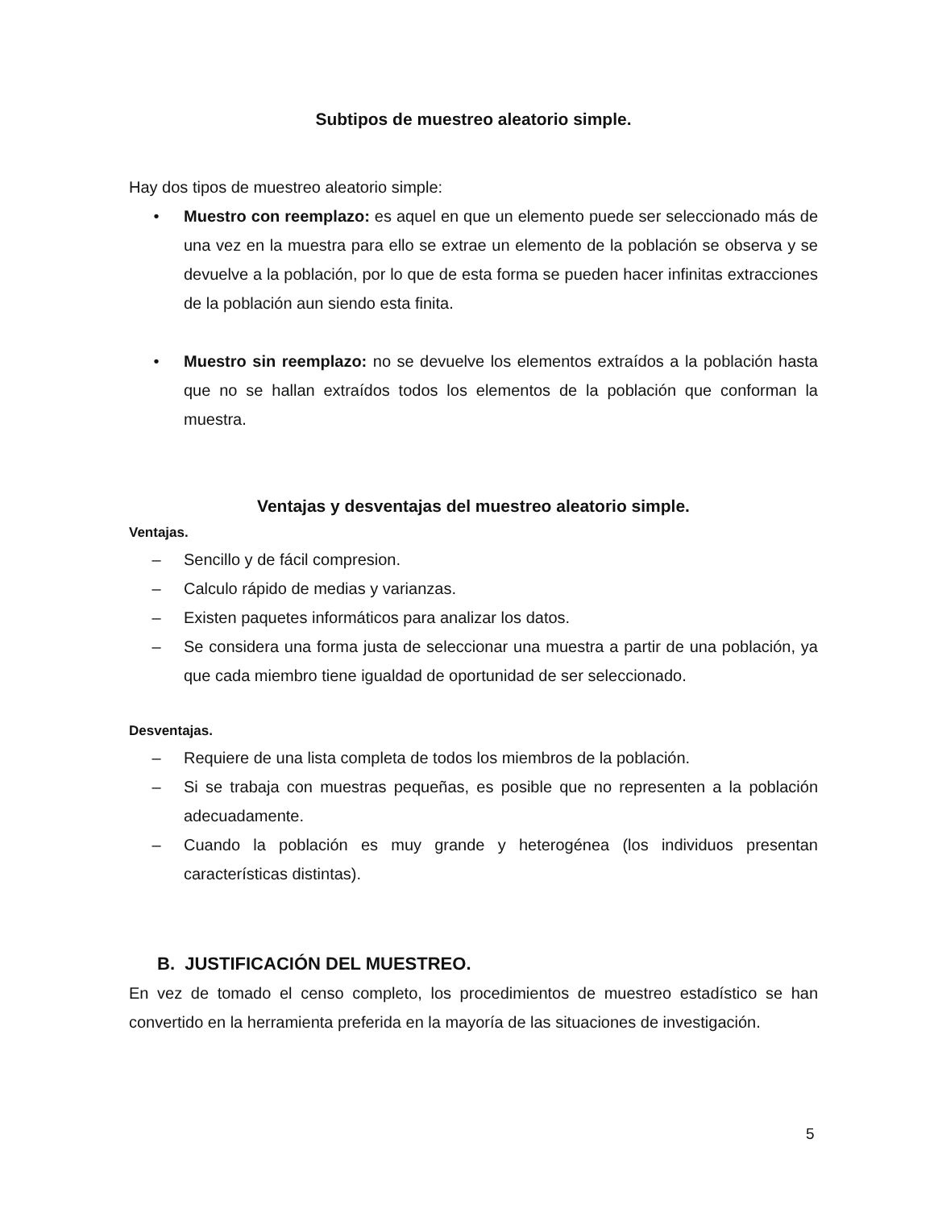Subtipos de muestreo aleatorio simple.
Hay dos tipos de muestreo aleatorio simple:
• Muestro con reemplazo: es aquel en que un elemento puede ser seleccionado más de una vez en la muestra para ello se extrae un elemento de la población se observa y se devuelve a la población, por lo que de esta forma se pueden hacer infinitas extracciones de la población aun siendo esta finita.
• Muestro sin reemplazo: no se devuelve los elementos extraídos a la población hasta que no se hallan extraídos todos los elementos de la población que conforman la muestra.
Ventajas y desventajas del muestreo aleatorio simple.
Ventajas.
– Sencillo y de fácil compresion.
– Calculo rápido de medias y varianzas.
– Existen paquetes informáticos para analizar los datos.
– Se considera una forma justa de seleccionar una muestra a partir de una población, ya que cada miembro tiene igualdad de oportunidad de ser seleccionado.
Desventajas.
– Requiere de una lista completa de todos los miembros de la población.
– Si se trabaja con muestras pequeñas, es posible que no representen a la población adecuadamente.
– Cuando la población es muy grande y heterogénea (los individuos presentan características distintas).
B. JUSTIFICACIÓN DEL MUESTREO.
En vez de tomado el censo completo, los procedimientos de muestreo estadístico se han convertido en la herramienta preferida en la mayoría de las situaciones de investigación.
5